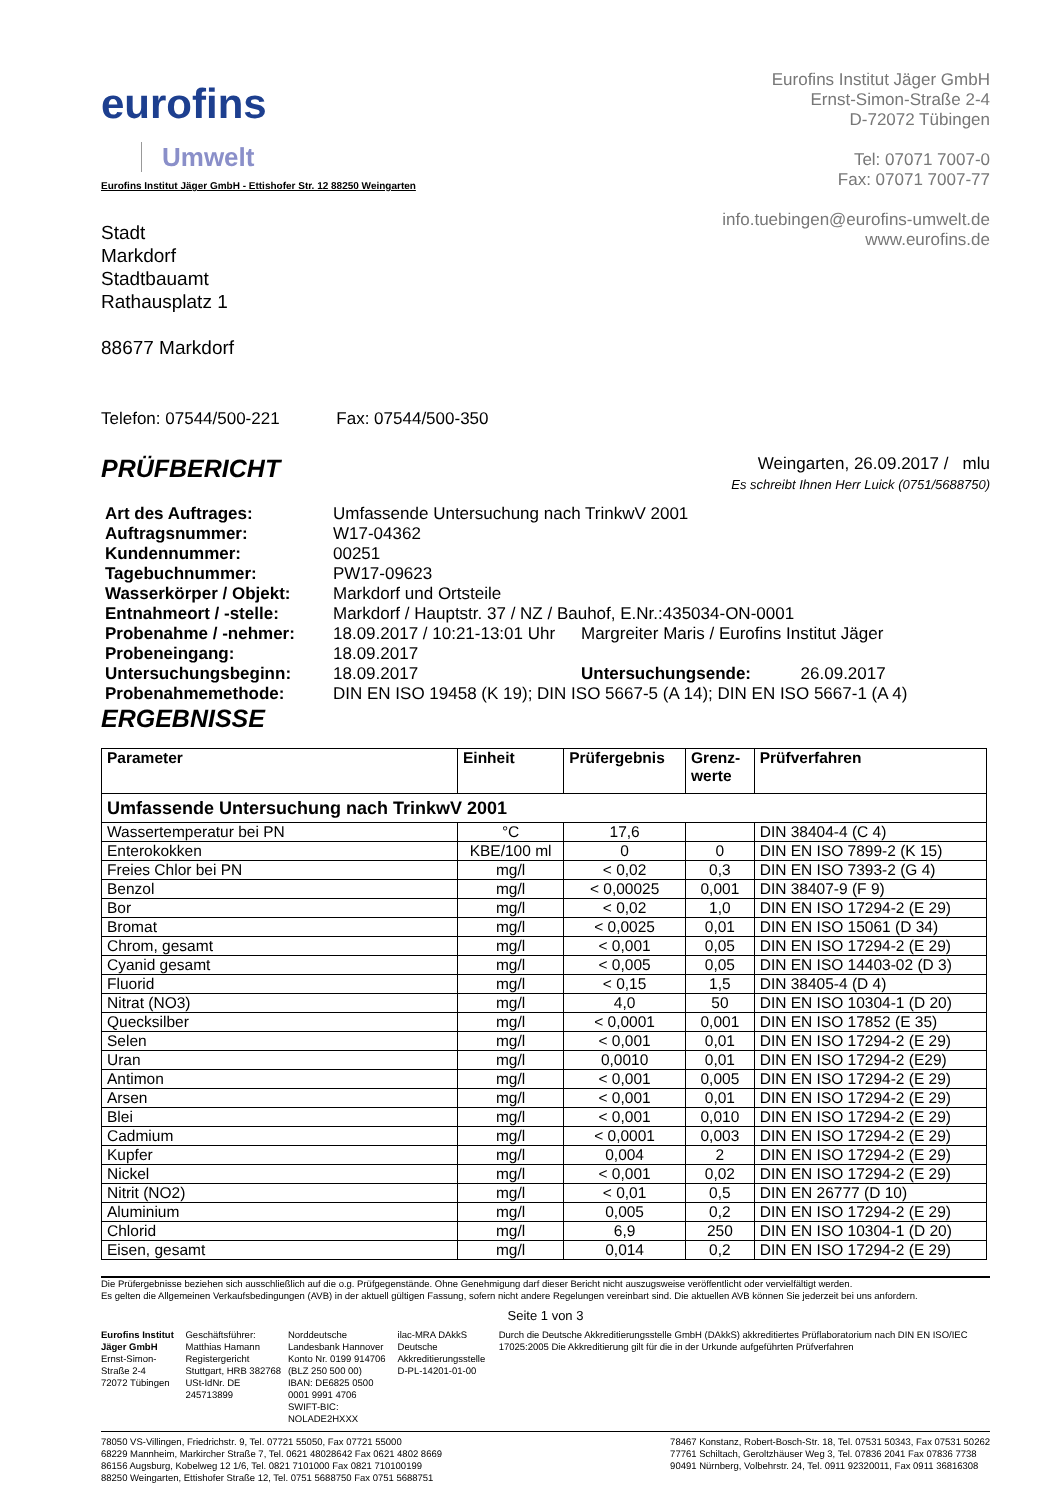eurofins
Umwelt
Eurofins Institut Jäger GmbH
Ernst-Simon-Straße 2-4
D-72072 Tübingen
Tel: 07071 7007-0
Fax: 07071 7007-77
info.tuebingen@eurofins-umwelt.de
www.eurofins.de
Eurofins Institut Jäger GmbH - Ettishofer Str. 12 88250 Weingarten
Stadt
Markdorf
Stadtbauamt
Rathausplatz 1
88677 Markdorf
Telefon: 07544/500-221 Fax: 07544/500-350
PRÜFBERICHT
Weingarten, 26.09.2017 / mlu
Es schreibt Ihnen Herr Luick (0751/5688750)
| Art des Auftrages: | Umfassende Untersuchung nach TrinkwV 2001 | | |
| Auftragsnummer: | W17-04362 | | |
| Kundennummer: | 00251 | | |
| Tagebuchnummer: | PW17-09623 | | |
| Wasserkörper / Objekt: | Markdorf und Ortsteile | | |
| Entnahmeort / -stelle: | Markdorf / Hauptstr. 37 / NZ / Bauhof, E.Nr.:435034-ON-0001 | | |
| Probenahme / -nehmer: | 18.09.2017 / 10:21-13:01 Uhr | Margreiter Maris / Eurofins Institut Jäger | |
| Probeneingang: | 18.09.2017 | | |
| Untersuchungsbeginn: | 18.09.2017 | Untersuchungsende: | 26.09.2017 |
| Probenahmemethode: | DIN EN ISO 19458 (K 19); DIN ISO 5667-5 (A 14); DIN EN ISO 5667-1 (A 4) | | |
ERGEBNISSE
| Parameter | Einheit | Prüfergebnis | Grenz- werte | Prüfverfahren |
| --- | --- | --- | --- | --- |
| Umfassende Untersuchung nach TrinkwV 2001 | | | | |
| Wassertemperatur bei PN | °C | 17,6 | | DIN 38404-4 (C 4) |
| Enterokokken | KBE/100 ml | 0 | 0 | DIN EN ISO 7899-2 (K 15) |
| Freies Chlor bei PN | mg/l | < 0,02 | 0,3 | DIN EN ISO 7393-2 (G 4) |
| Benzol | mg/l | < 0,00025 | 0,001 | DIN 38407-9 (F 9) |
| Bor | mg/l | < 0,02 | 1,0 | DIN EN ISO 17294-2 (E 29) |
| Bromat | mg/l | < 0,0025 | 0,01 | DIN EN ISO 15061 (D 34) |
| Chrom, gesamt | mg/l | < 0,001 | 0,05 | DIN EN ISO 17294-2 (E 29) |
| Cyanid gesamt | mg/l | < 0,005 | 0,05 | DIN EN ISO 14403-02 (D 3) |
| Fluorid | mg/l | < 0,15 | 1,5 | DIN 38405-4 (D 4) |
| Nitrat (NO3) | mg/l | 4,0 | 50 | DIN EN ISO 10304-1 (D 20) |
| Quecksilber | mg/l | < 0,0001 | 0,001 | DIN EN ISO 17852 (E 35) |
| Selen | mg/l | < 0,001 | 0,01 | DIN EN ISO 17294-2 (E 29) |
| Uran | mg/l | 0,0010 | 0,01 | DIN EN ISO 17294-2 (E29) |
| Antimon | mg/l | < 0,001 | 0,005 | DIN EN ISO 17294-2 (E 29) |
| Arsen | mg/l | < 0,001 | 0,01 | DIN EN ISO 17294-2 (E 29) |
| Blei | mg/l | < 0,001 | 0,010 | DIN EN ISO 17294-2 (E 29) |
| Cadmium | mg/l | < 0,0001 | 0,003 | DIN EN ISO 17294-2 (E 29) |
| Kupfer | mg/l | 0,004 | 2 | DIN EN ISO 17294-2 (E 29) |
| Nickel | mg/l | < 0,001 | 0,02 | DIN EN ISO 17294-2 (E 29) |
| Nitrit (NO2) | mg/l | < 0,01 | 0,5 | DIN EN 26777 (D 10) |
| Aluminium | mg/l | 0,005 | 0,2 | DIN EN ISO 17294-2 (E 29) |
| Chlorid | mg/l | 6,9 | 250 | DIN EN ISO 10304-1 (D 20) |
| Eisen, gesamt | mg/l | 0,014 | 0,2 | DIN EN ISO 17294-2 (E 29) |
Die Prüfergebnisse beziehen sich ausschließlich auf die o.g. Prüfgegenstände. Ohne Genehmigung darf dieser Bericht nicht auszugsweise veröffentlicht oder vervielfältigt werden.
Es gelten die Allgemeinen Verkaufsbedingungen (AVB) in der aktuell gültigen Fassung, sofern nicht andere Regelungen vereinbart sind. Die aktuellen AVB können Sie jederzeit bei uns anfordern.
Seite 1 von 3
Eurofins Institut Jäger GmbH
Ernst-Simon-Straße 2-4
72072 Tübingen
Geschäftsführer: Matthias Hamann
Registergericht Stuttgart, HRB 382768
USt-IdNr. DE 245713899
Norddeutsche Landesbank Hannover
Konto Nr. 0199 914706 (BLZ 250 500 00)
IBAN: DE6825 0500 0001 9991 4706
SWIFT-BIC: NOLADE2HXXX
ilac-MRA DAkkS Deutsche Akkreditierungsstelle D-PL-14201-01-00
Durch die Deutsche Akkreditierungsstelle GmbH (DAkkS) akkreditiertes Prüflaboratorium nach DIN EN ISO/IEC 17025:2005 Die Akkreditierung gilt für die in der Urkunde aufgeführten Prüfverfahren
78050 VS-Villingen, Friedrichstr. 9, Tel. 07721 55050, Fax 07721 55000
68229 Mannheim, Markircher Straße 7, Tel. 0621 48028642 Fax 0621 4802 8669
86156 Augsburg, Kobelweg 12 1/6, Tel. 0821 7101000 Fax 0821 710100199
88250 Weingarten, Ettishofer Straße 12, Tel. 0751 5688750 Fax 0751 5688751
78467 Konstanz, Robert-Bosch-Str. 18, Tel. 07531 50343, Fax 07531 50262
77761 Schiltach, Geroltzhäuser Weg 3, Tel. 07836 2041 Fax 07836 7738
90491 Nürnberg, Volbehrstr. 24, Tel. 0911 92320011, Fax 0911 36816308